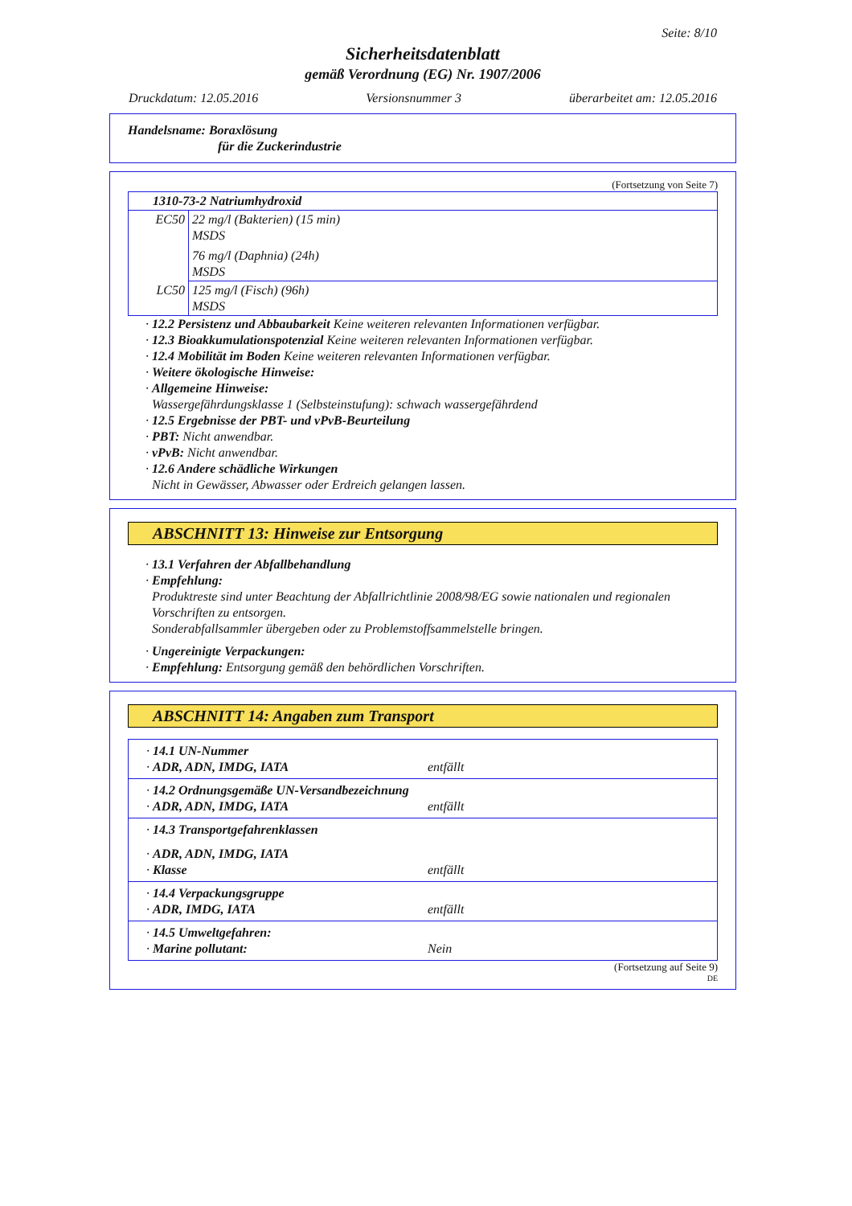Seite: 8/10
Sicherheitsdatenblatt
gemäß Verordnung (EG) Nr. 1907/2006
Druckdatum: 12.05.2016 Versionsnummer 3 überarbeitet am: 12.05.2016
Handelsname: Boraxlösung
für die Zuckerindustrie
(Fortsetzung von Seite 7)
| 1310-73-2 Natriumhydroxid | |
| EC50 | 22 mg/l (Bakterien) (15 min) MSDS 76 mg/l (Daphnia) (24h) MSDS |
| LC50 | 125 mg/l (Fisch) (96h) MSDS |
· 12.2 Persistenz und Abbaubarkeit Keine weiteren relevanten Informationen verfügbar.
· 12.3 Bioakkumulationspotenzial Keine weiteren relevanten Informationen verfügbar.
· 12.4 Mobilität im Boden Keine weiteren relevanten Informationen verfügbar.
· Weitere ökologische Hinweise:
· Allgemeine Hinweise:
Wassergefährdungsklasse 1 (Selbsteinstufung): schwach wassergefährdend
· 12.5 Ergebnisse der PBT- und vPvB-Beurteilung
· PBT: Nicht anwendbar.
· vPvB: Nicht anwendbar.
· 12.6 Andere schädliche Wirkungen
Nicht in Gewässer, Abwasser oder Erdreich gelangen lassen.
ABSCHNITT 13: Hinweise zur Entsorgung
· 13.1 Verfahren der Abfallbehandlung
· Empfehlung:
Produktreste sind unter Beachtung der Abfallrichtlinie 2008/98/EG sowie nationalen und regionalen Vorschriften zu entsorgen.
Sonderabfallsammler übergeben oder zu Problemstoffsammelstelle bringen.
· Ungereinigte Verpackungen:
· Empfehlung: Entsorgung gemäß den behördlichen Vorschriften.
ABSCHNITT 14: Angaben zum Transport
· 14.1 UN-Nummer
· ADR, ADN, IMDG, IATA entfällt
· 14.2 Ordnungsgemäße UN-Versandbezeichnung
· ADR, ADN, IMDG, IATA entfällt
· 14.3 Transportgefahrenklassen
· ADR, ADN, IMDG, IATA
· Klasse entfällt
· 14.4 Verpackungsgruppe
· ADR, IMDG, IATA entfällt
· 14.5 Umweltgefahren:
· Marine pollutant: Nein
(Fortsetzung auf Seite 9)
DE